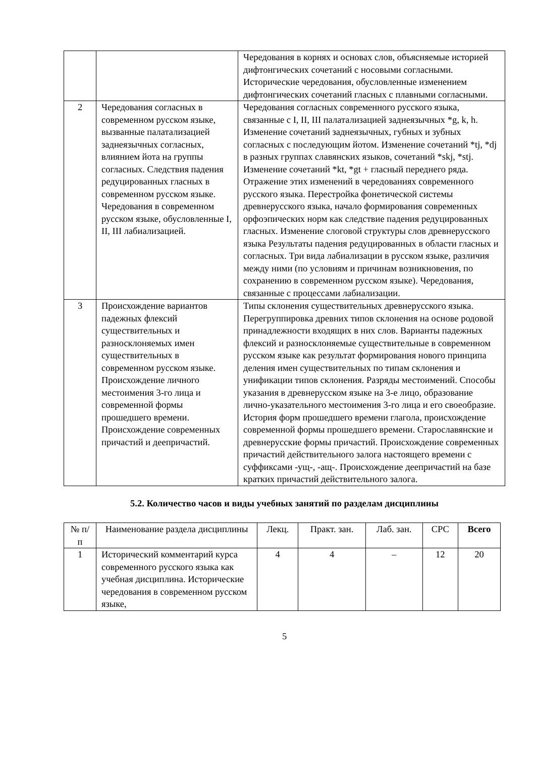| | | Чередования в корнях и основах слов, объясняемые историей дифтонгических сочетаний с носовыми согласными. Исторические чередования, обусловленные изменением дифтонгических сочетаний гласных с плавными согласными. |
| 2 | Чередования согласных в современном русском языке, вызванные палатализацией заднеязычных согласных, влиянием йота на группы согласных. Следствия падения редуцированных гласных в современном русском языке. Чередования в современном русском языке, обусловленные I, II, III лабиализацией. | Чередования согласных современного русского языка, связанные с I, II, III палатализацией заднеязычных *g, k, h. Изменение сочетаний заднеязычных, губных и зубных согласных с последующим йотом. Изменение сочетаний *tj, *dj в разных группах славянских языков, сочетаний *skj, *stj. Изменение сочетаний *kt, *gt + гласный переднего ряда. Отражение этих изменений в чередованиях современного русского языка. Перестройка фонетической системы древнерусского языка, начало формирования современных орфоэпических норм как следствие падения редуцированных гласных. Изменение слоговой структуры слов древнерусского языка Результаты падения редуцированных в области гласных и согласных. Три вида лабиализации в русском языке, различия между ними (по условиям и причинам возникновения, по сохранению в современном русском языке). Чередования, связанные с процессами лабиализации. |
| 3 | Происхождение вариантов падежных флексий существительных и разносклоняемых имен существительных в современном русском языке. Происхождение личного местоимения 3-го лица и современной формы прошедшего времени. Происхождение современных причастий и деепричастий. | Типы склонения существительных древнерусского языка. Перегруппировка древних типов склонения на основе родовой принадлежности входящих в них слов. Варианты падежных флексий и разносклоняемые существительные в современном русском языке как результат формирования нового принципа деления имен существительных по типам склонения и унификации типов склонения. Разряды местоимений. Способы указания в древнерусском языке на 3-е лицо, образование лично-указательного местоимения 3-го лица и его своеобразие. История форм прошедшего времени глагола, происхождение современной формы прошедшего времени. Старославянские и древнерусские формы причастий. Происхождение современных причастий действительного залога настоящего времени с суффиксами -ущ-, -ащ-. Происхождение деепричастий на базе кратких причастий действительного залога. |
5.2. Количество часов и виды учебных занятий по разделам дисциплины
| № п/п | Наименование раздела дисциплины | Лекц. | Практ. зан. | Лаб. зан. | СРС | Всего |
| --- | --- | --- | --- | --- | --- | --- |
| 1 | Исторический комментарий курса современного русского языка как учебная дисциплина. Исторические чередования в современном русском языке, | 4 | 4 | – | 12 | 20 |
5